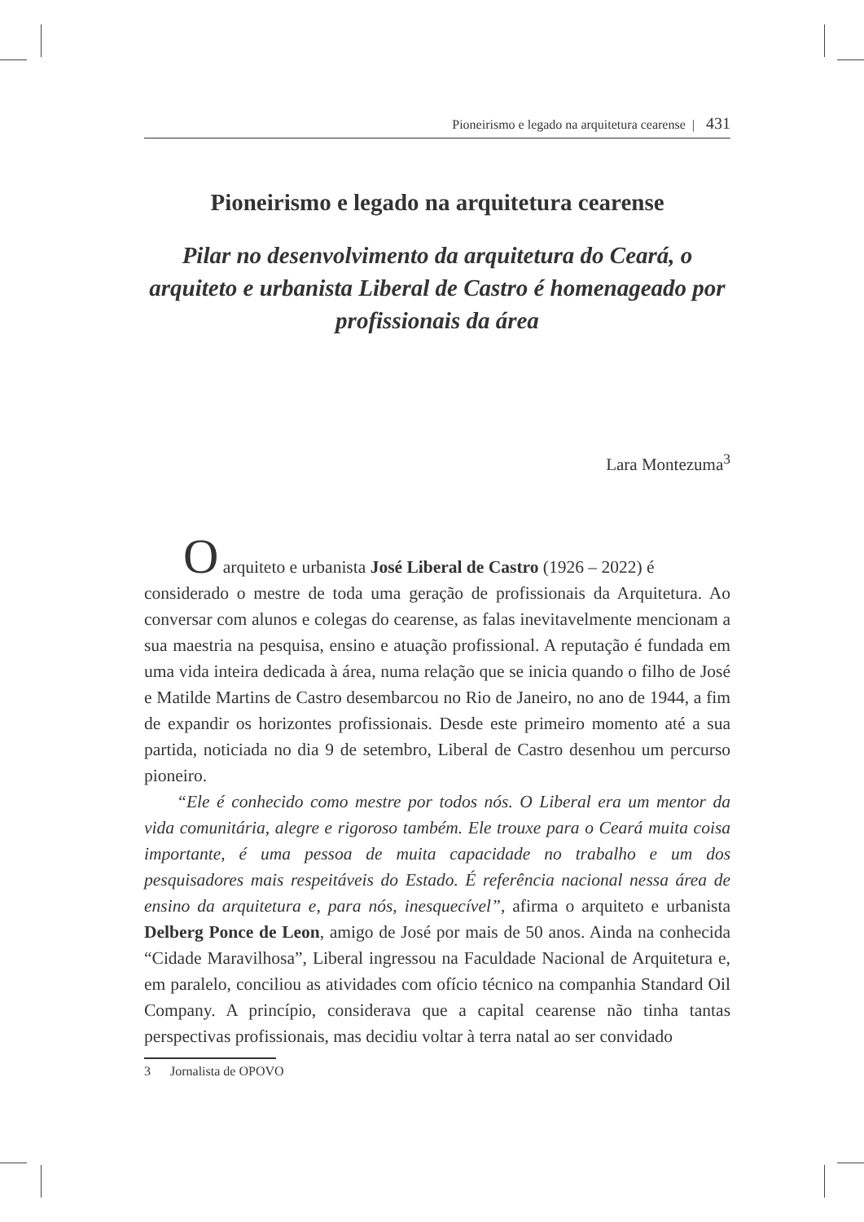Pioneirismo e legado na arquitetura cearense | 431
Pioneirismo e legado na arquitetura cearense
Pilar no desenvolvimento da arquitetura do Ceará, o arquiteto e urbanista Liberal de Castro é homenageado por profissionais da área
Lara Montezuma<sup>3</sup>
O arquiteto e urbanista José Liberal de Castro (1926 – 2022) é
considerado o mestre de toda uma geração de profissionais da Arquitetura. Ao conversar com alunos e colegas do cearense, as falas inevitavelmente mencionam a sua maestria na pesquisa, ensino e atuação profissional. A reputação é fundada em uma vida inteira dedicada à área, numa relação que se inicia quando o filho de José e Matilde Martins de Castro desembarcou no Rio de Janeiro, no ano de 1944, a fim de expandir os horizontes profissionais. Desde este primeiro momento até a sua partida, noticiada no dia 9 de setembro, Liberal de Castro desenhou um percurso pioneiro.
“Ele é conhecido como mestre por todos nós. O Liberal era um mentor da vida comunitária, alegre e rigoroso também. Ele trouxe para o Ceará muita coisa importante, é uma pessoa de muita capacidade no trabalho e um dos pesquisadores mais respeitáveis do Estado. É referência nacional nessa área de ensino da arquitetura e, para nós, inesquecível”, afirma o arquiteto e urbanista Delberg Ponce de Leon, amigo de José por mais de 50 anos. Ainda na conhecida “Cidade Maravilhosa”, Liberal ingressou na Faculdade Nacional de Arquitetura e, em paralelo, conciliou as atividades com ofício técnico na companhia Standard Oil Company. A princípio, considerava que a capital cearense não tinha tantas perspectivas profissionais, mas decidiu voltar à terra natal ao ser convidado
3 Jornalista de OPOVO